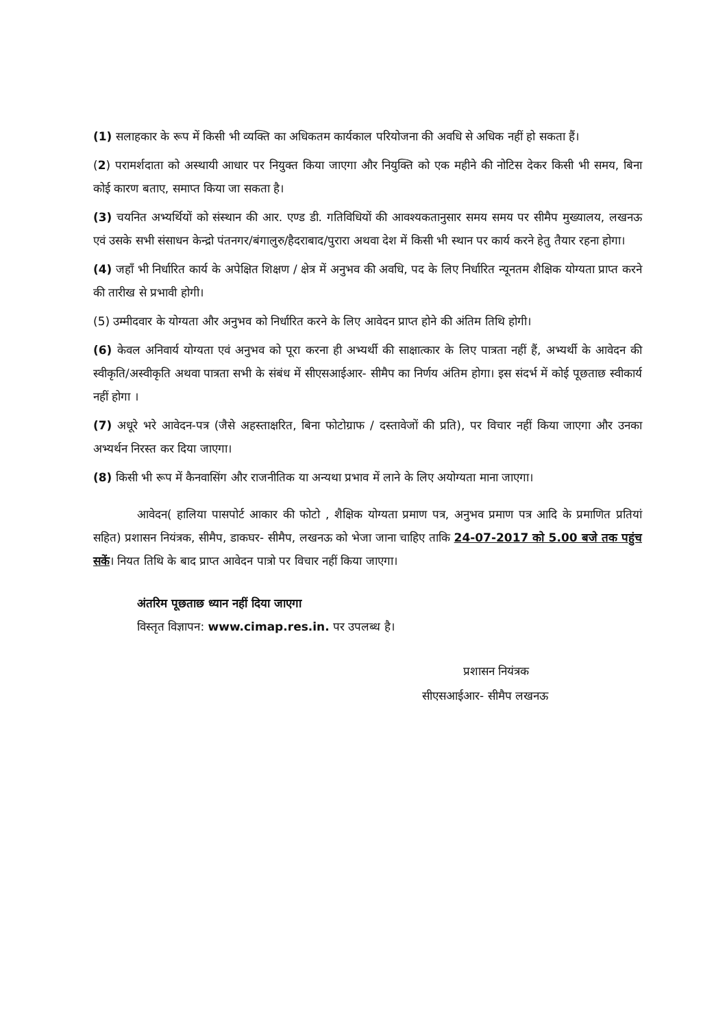(1) सलाहकार के रूप में किसी भी व्यक्ति का अधिकतम कार्यकाल परियोजना की अवधि से अधिक नहीं हो सकता हैं।
(2) परामर्शदाता को अस्थायी आधार पर नियुक्त किया जाएगा और नियुक्ति को एक महीने की नोटिस देकर किसी भी समय, बिना कोई कारण बताए, समाप्त किया जा सकता है।
(3) चयनित अभ्यर्थियों को संस्थान की आर. एण्ड डी. गतिविधियों की आवश्यकतानुसार समय समय पर सीमैप मुख्यालय, लखनऊ एवं उसके सभी संसाधन केन्द्रो पंतनगर/बंगालुरु/हैदराबाद/पुरारा अथवा देश में किसी भी स्थान पर कार्य करने हेतु तैयार रहना होगा।
(4) जहाँ भी निर्धारित कार्य के अपेक्षित शिक्षण / क्षेत्र में अनुभव की अवधि, पद के लिए निर्धारित न्यूनतम शैक्षिक योग्यता प्राप्त करने की तारीख से प्रभावी होगी।
(5) उम्मीदवार के योग्यता और अनुभव को निर्धारित करने के लिए आवेदन प्राप्त होने की अंतिम तिथि होगी।
(6) केवल अनिवार्य योग्यता एवं अनुभव को पूरा करना ही अभ्यर्थी की साक्षात्कार के लिए पात्रता नहीं हैं, अभ्यर्थी के आवेदन की स्वीकृति/अस्वीकृति अथवा पात्रता सभी के संबंध में सीएसआईआर- सीमैप का निर्णय अंतिम होगा। इस संदर्भ में कोई पूछताछ स्वीकार्य नहीं होगा ।
(7) अधूरे भरे आवेदन-पत्र (जैसे अहस्ताक्षरित, बिना फोटोग्राफ / दस्तावेजों की प्रति), पर विचार नहीं किया जाएगा और उनका अभ्यर्थन निरस्त कर दिया जाएगा।
(8) किसी भी रूप में कैनवासिंग और राजनीतिक या अन्यथा प्रभाव में लाने के लिए अयोग्यता माना जाएगा।
आवेदन( हालिया पासपोर्ट आकार की फोटो , शैक्षिक योग्यता प्रमाण पत्र, अनुभव प्रमाण पत्र आदि के प्रमाणित प्रतियां सहित) प्रशासन नियंत्रक, सीमैप, डाकघर- सीमैप, लखनऊ को भेजा जाना चाहिए ताकि 24-07-2017 को 5.00 बजे तक पहुंच सकें। नियत तिथि के बाद प्राप्त आवेदन पात्रो पर विचार नहीं किया जाएगा।
अंतरिम पूछताछ ध्यान नहीं दिया जाएगा
विस्तृत विज्ञापन: www.cimap.res.in. पर उपलब्ध है।
प्रशासन नियंत्रक
सीएसआईआर- सीमैप लखनऊ